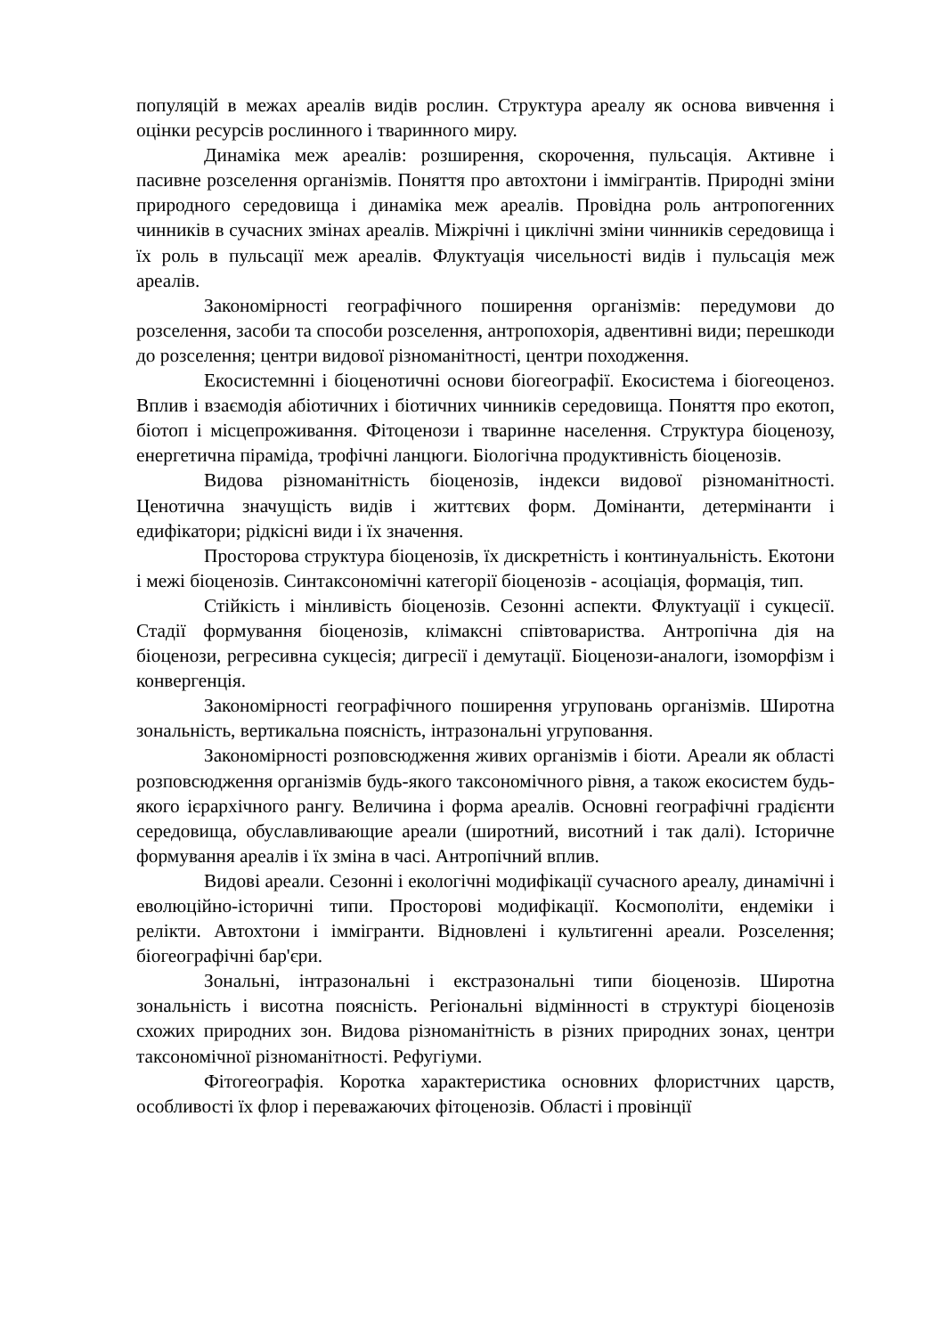популяцій в межах ареалів видів рослин. Структура ареалу як основа вивчення і оцінки ресурсів рослинного і тваринного миру.
Динаміка меж ареалів: розширення, скорочення, пульсація. Активне і пасивне розселення організмів. Поняття про автохтони і іммігрантів. Природні зміни природного середовища і динаміка меж ареалів. Провідна роль антропогенних чинників в сучасних змінах ареалів. Міжрічні і циклічні зміни чинників середовища і їх роль в пульсації меж ареалів. Флуктуація чисельності видів і пульсація меж ареалів.
Закономірності географічного поширення організмів: передумови до розселення, засоби та способи розселення, антропохорія, адвентивні види; перешкоди до розселення; центри видової різноманітності, центри походження.
Екосистемнні і біоценотичні основи біогеографії. Екосистема і біогеоценоз. Вплив і взаємодія абіотичних і біотичних чинників середовища. Поняття про екотоп, біотоп і місцепроживання. Фітоценози і тваринне населення. Структура біоценозу, енергетична піраміда, трофічні ланцюги. Біологічна продуктивність біоценозів.
Видова різноманітність біоценозів, індекси видової різноманітності. Ценотична значущість видів і життєвих форм. Домінанти, детермінанти і едифікатори; рідкісні види і їх значення.
Просторова структура біоценозів, їх дискретність і континуальність. Екотони і межі біоценозів. Синтаксономічні категорії біоценозів - асоціація, формація, тип.
Стійкість і мінливість біоценозів. Сезонні аспекти. Флуктуації і сукцесії. Стадії формування біоценозів, клімаксні співтовариства. Антропічна дія на біоценози, регресивна сукцесія; дигресії і демутації. Біоценози-аналоги, ізоморфізм і конвергенція.
Закономірності географічного поширення угруповань організмів. Широтна зональність, вертикальна поясність, інтразональні угруповання.
Закономірності розповсюдження живих організмів і біоти. Ареали як області розповсюдження організмів будь-якого таксономічного рівня, а також екосистем будь-якого ієрархічного рангу. Величина і форма ареалів. Основні географічні градієнти середовища, обуславливающие ареали (широтний, висотний і так далі). Історичне формування ареалів і їх зміна в часі. Антропічний вплив.
Видові ареали. Сезонні і екологічні модифікації сучасного ареалу, динамічні і еволюційно-історичні типи. Просторові модифікації. Космополіти, ендеміки і релікти. Автохтони і іммігранти. Відновлені і культигенні ареали. Розселення; біогеографічні бар'єри.
Зональні, інтразональні і екстразональні типи біоценозів. Широтна зональність і висотна поясність. Регіональні відмінності в структурі біоценозів схожих природних зон. Видова різноманітність в різних природних зонах, центри таксономічної різноманітності. Рефугіуми.
Фітогеографія. Коротка характеристика основних флористчних царств, особливості їх флор і переважаючих фітоценозів. Області і провінції